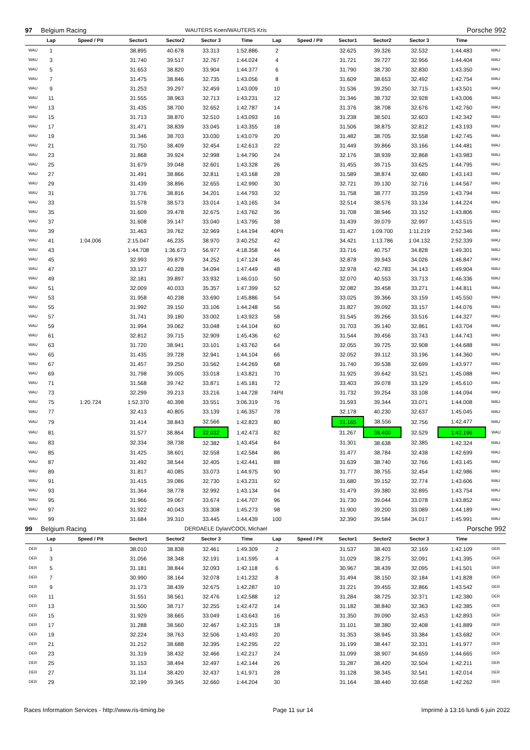| 97 | Belgium Racing | | WAUTERS Koen/WAUTERS Kris | | | | | | | | | Porsche 992 | |
| | Lap | Speed / Pit | Sector1 | Sector2 | Sector 3 | Time | Lap | Speed / Pit | Sector1 | Sector2 | Sector 3 | Time | |
| WAU | 1 | | 38.895 | 40.678 | 33.313 | 1:52.886 | 2 | | 32.625 | 39.326 | 32.532 | 1:44.483 | WAU |
| WAU | 3 | | 31.740 | 39.517 | 32.767 | 1:44.024 | 4 | | 31.721 | 39.727 | 32.956 | 1:44.404 | WAU |
| WAU | 5 | | 31.653 | 38.820 | 33.904 | 1:44.377 | 6 | | 31.790 | 38.730 | 32.830 | 1:43.350 | WAU |
| WAU | 7 | | 31.475 | 38.846 | 32.735 | 1:43.056 | 8 | | 31.609 | 38.653 | 32.492 | 1:42.754 | WAU |
| WAU | 9 | | 31.253 | 39.297 | 32.459 | 1:43.009 | 10 | | 31.536 | 39.250 | 32.715 | 1:43.501 | WAU |
| WAU | 11 | | 31.555 | 38.963 | 32.713 | 1:43.231 | 12 | | 31.346 | 38.732 | 32.928 | 1:43.006 | WAU |
| WAU | 13 | | 31.435 | 38.700 | 32.652 | 1:42.787 | 14 | | 31.376 | 38.708 | 32.676 | 1:42.760 | WAU |
| WAU | 15 | | 31.713 | 38.870 | 32.510 | 1:43.093 | 16 | | 31.238 | 38.501 | 32.603 | 1:42.342 | WAU |
| WAU | 17 | | 31.471 | 38.839 | 33.045 | 1:43.355 | 18 | | 31.506 | 38.875 | 32.812 | 1:43.193 | WAU |
| WAU | 19 | | 31.346 | 38.703 | 33.030 | 1:43.079 | 20 | | 31.482 | 38.705 | 32.558 | 1:42.745 | WAU |
| WAU | 21 | | 31.750 | 38.409 | 32.454 | 1:42.613 | 22 | | 31.449 | 39.866 | 33.166 | 1:44.481 | WAU |
| WAU | 23 | | 31.868 | 39.924 | 32.998 | 1:44.790 | 24 | | 32.176 | 38.939 | 32.868 | 1:43.983 | WAU |
| WAU | 25 | | 31.679 | 39.048 | 32.601 | 1:43.328 | 26 | | 31.455 | 39.715 | 33.625 | 1:44.795 | WAU |
| WAU | 27 | | 31.491 | 38.866 | 32.811 | 1:43.168 | 28 | | 31.589 | 38.874 | 32.680 | 1:43.143 | WAU |
| WAU | 29 | | 31.439 | 38.896 | 32.655 | 1:42.990 | 30 | | 32.721 | 39.130 | 32.716 | 1:44.567 | WAU |
| WAU | 31 | | 31.776 | 38.816 | 34.201 | 1:44.793 | 32 | | 31.758 | 38.777 | 33.259 | 1:43.794 | WAU |
| WAU | 33 | | 31.578 | 38.573 | 33.014 | 1:43.165 | 34 | | 32.514 | 38.576 | 33.134 | 1:44.224 | WAU |
| WAU | 35 | | 31.609 | 39.478 | 32.675 | 1:43.762 | 36 | | 31.708 | 38.946 | 33.152 | 1:43.806 | WAU |
| WAU | 37 | | 31.608 | 39.147 | 33.040 | 1:43.795 | 38 | | 31.439 | 39.079 | 32.997 | 1:43.515 | WAU |
| WAU | 39 | | 31.463 | 39.762 | 32.969 | 1:44.194 | 40Pit | | 31.427 | 1:09.700 | 1:11.219 | 2:52.346 | WAU |
| WAU | 41 | 1:04.006 | 2:15.047 | 46.235 | 38.970 | 3:40.252 | 42 | | 34.421 | 1:13.786 | 1:04.132 | 2:52.339 | WAU |
| WAU | 43 | | 1:44.708 | 1:36.673 | 56.977 | 4:18.358 | 44 | | 33.716 | 40.757 | 34.828 | 1:49.301 | WAU |
| WAU | 45 | | 32.993 | 39.879 | 34.252 | 1:47.124 | 46 | | 32.878 | 39.943 | 34.026 | 1:46.847 | WAU |
| WAU | 47 | | 33.127 | 40.228 | 34.094 | 1:47.449 | 48 | | 32.978 | 42.783 | 34.143 | 1:49.904 | WAU |
| WAU | 49 | | 32.181 | 39.897 | 33.932 | 1:46.010 | 50 | | 32.070 | 40.553 | 33.713 | 1:46.336 | WAU |
| WAU | 51 | | 32.009 | 40.033 | 35.357 | 1:47.399 | 52 | | 32.082 | 39.458 | 33.271 | 1:44.811 | WAU |
| WAU | 53 | | 31.958 | 40.238 | 33.690 | 1:45.886 | 54 | | 33.025 | 39.366 | 33.159 | 1:45.550 | WAU |
| WAU | 55 | | 31.992 | 39.150 | 33.106 | 1:44.248 | 56 | | 31.827 | 39.092 | 33.157 | 1:44.076 | WAU |
| WAU | 57 | | 31.741 | 39.180 | 33.002 | 1:43.923 | 58 | | 31.545 | 39.266 | 33.516 | 1:44.327 | WAU |
| WAU | 59 | | 31.994 | 39.062 | 33.048 | 1:44.104 | 60 | | 31.703 | 39.140 | 32.861 | 1:43.704 | WAU |
| WAU | 61 | | 32.812 | 39.715 | 32.909 | 1:45.436 | 62 | | 31.544 | 39.456 | 33.743 | 1:44.743 | WAU |
| WAU | 63 | | 31.720 | 38.941 | 33.101 | 1:43.762 | 64 | | 32.055 | 39.725 | 32.908 | 1:44.688 | WAU |
| WAU | 65 | | 31.435 | 39.728 | 32.941 | 1:44.104 | 66 | | 32.052 | 39.112 | 33.196 | 1:44.360 | WAU |
| WAU | 67 | | 31.457 | 39.250 | 33.562 | 1:44.269 | 68 | | 31.740 | 39.538 | 32.699 | 1:43.977 | WAU |
| WAU | 69 | | 31.798 | 39.005 | 33.018 | 1:43.821 | 70 | | 31.925 | 39.642 | 33.521 | 1:45.088 | WAU |
| WAU | 71 | | 31.568 | 39.742 | 33.871 | 1:45.181 | 72 | | 33.403 | 39.078 | 33.129 | 1:45.610 | WAU |
| WAU | 73 | | 32.299 | 39.213 | 33.216 | 1:44.728 | 74Pit | | 31.732 | 39.254 | 33.108 | 1:44.094 | WAU |
| WAU | 75 | 1:20.724 | 1:52.370 | 40.398 | 33.551 | 3:06.319 | 76 | | 31.593 | 39.344 | 33.071 | 1:44.008 | WAU |
| WAU | 77 | | 32.413 | 40.805 | 33.139 | 1:46.357 | 78 | | 32.178 | 40.230 | 32.637 | 1:45.045 | WAU |
| WAU | 79 | | 31.414 | 38.843 | 32.566 | 1:42.823 | 80 | | 31.165 | 38.556 | 32.756 | 1:42.477 | WAU |
| WAU | 81 | | 31.577 | 38.864 | 32.032 | 1:42.473 | 82 | | 31.267 | 38.400 | 32.529 | 1:42.196 | WAU |
| WAU | 83 | | 32.334 | 38.738 | 32.382 | 1:43.454 | 84 | | 31.301 | 38.638 | 32.385 | 1:42.324 | WAU |
| WAU | 85 | | 31.425 | 38.601 | 32.558 | 1:42.584 | 86 | | 31.477 | 38.784 | 32.438 | 1:42.699 | WAU |
| WAU | 87 | | 31.492 | 38.544 | 32.405 | 1:42.441 | 88 | | 31.639 | 38.740 | 32.766 | 1:43.145 | WAU |
| WAU | 89 | | 31.817 | 40.085 | 33.073 | 1:44.975 | 90 | | 31.777 | 38.755 | 32.454 | 1:42.986 | WAU |
| WAU | 91 | | 31.415 | 39.086 | 32.730 | 1:43.231 | 92 | | 31.680 | 39.152 | 32.774 | 1:43.606 | WAU |
| WAU | 93 | | 31.364 | 38.778 | 32.992 | 1:43.134 | 94 | | 31.479 | 39.380 | 32.895 | 1:43.754 | WAU |
| WAU | 95 | | 31.966 | 39.067 | 33.674 | 1:44.707 | 96 | | 31.730 | 39.044 | 33.078 | 1:43.852 | WAU |
| WAU | 97 | | 31.922 | 40.043 | 33.308 | 1:45.273 | 98 | | 31.900 | 39.200 | 33.089 | 1:44.189 | WAU |
| WAU | 99 | | 31.684 | 39.310 | 33.445 | 1:44.439 | 100 | | 32.390 | 39.584 | 34.017 | 1:45.991 | WAU |
| 99 | Belgium Racing | | DERDAELE Dylan/COOL Michael | | | | | | | | | Porsche 992 | |
| | Lap | Speed / Pit | Sector1 | Sector2 | Sector 3 | Time | Lap | Speed / Pit | Sector1 | Sector2 | Sector 3 | Time | |
| DER | 1 | | 38.010 | 38.838 | 32.461 | 1:49.309 | 2 | | 31.537 | 38.403 | 32.169 | 1:42.109 | DER |
| DER | 3 | | 31.056 | 38.348 | 32.191 | 1:41.595 | 4 | | 31.029 | 38.275 | 32.091 | 1:41.395 | DER |
| DER | 5 | | 31.181 | 38.844 | 32.093 | 1:42.118 | 6 | | 30.967 | 38.439 | 32.095 | 1:41.501 | DER |
| DER | 7 | | 30.990 | 38.164 | 32.078 | 1:41.232 | 8 | | 31.494 | 38.150 | 32.184 | 1:41.828 | DER |
| DER | 9 | | 31.173 | 38.439 | 32.675 | 1:42.287 | 10 | | 31.221 | 39.455 | 32.866 | 1:43.542 | DER |
| DER | 11 | | 31.551 | 38.561 | 32.476 | 1:42.588 | 12 | | 31.284 | 38.725 | 32.371 | 1:42.380 | DER |
| DER | 13 | | 31.500 | 38.717 | 32.255 | 1:42.472 | 14 | | 31.182 | 38.840 | 32.363 | 1:42.385 | DER |
| DER | 15 | | 31.929 | 38.665 | 33.049 | 1:43.643 | 16 | | 31.350 | 39.090 | 32.453 | 1:42.893 | DER |
| DER | 17 | | 31.288 | 38.560 | 32.467 | 1:42.315 | 18 | | 31.101 | 38.380 | 32.408 | 1:41.889 | DER |
| DER | 19 | | 32.224 | 38.763 | 32.506 | 1:43.493 | 20 | | 31.353 | 38.945 | 33.384 | 1:43.682 | DER |
| DER | 21 | | 31.212 | 38.688 | 32.395 | 1:42.295 | 22 | | 31.199 | 38.447 | 32.331 | 1:41.977 | DER |
| DER | 23 | | 31.319 | 38.432 | 32.466 | 1:42.217 | 24 | | 31.099 | 38.907 | 34.659 | 1:44.665 | DER |
| DER | 25 | | 31.153 | 38.494 | 32.497 | 1:42.144 | 26 | | 31.287 | 38.420 | 32.504 | 1:42.211 | DER |
| DER | 27 | | 31.114 | 38.420 | 32.437 | 1:41.971 | 28 | | 31.128 | 38.345 | 32.541 | 1:42.014 | DER |
| DER | 29 | | 32.199 | 39.345 | 32.660 | 1:44.204 | 30 | | 31.164 | 38.440 | 32.658 | 1:42.262 | DER |
Races Information Services - http://www.ris-timing.be Page 11 sur 14 Imprimé à 13:16 lundi 6 juin 2022